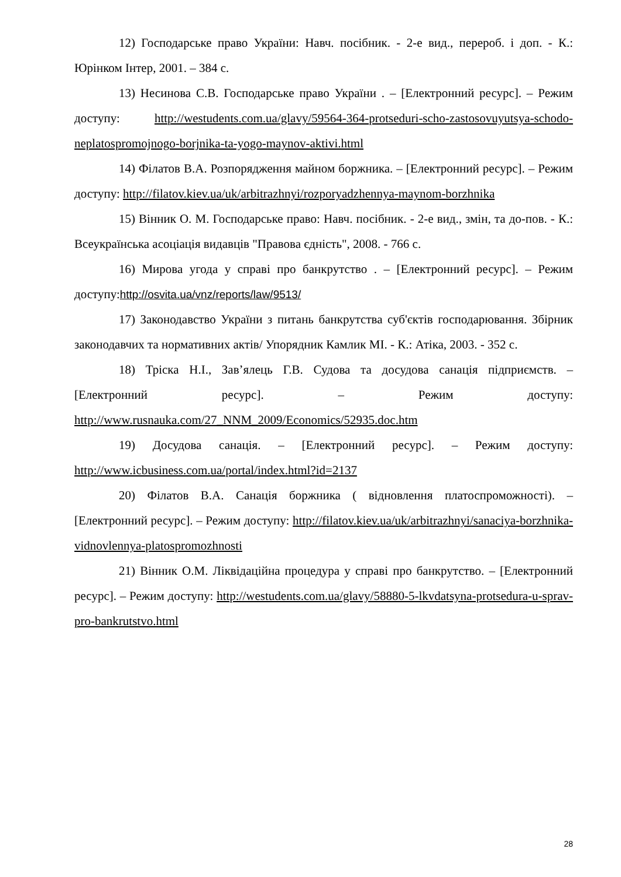12) Господарське право України: Навч. посібник. - 2-е вид., перероб. і доп. - К.: Юрінком Інтер, 2001. – 384 с.
13) Несинова С.В. Господарське право України . – [Електронний ресурс]. – Режим доступу: http://westudents.com.ua/glavy/59564-364-protseduri-scho-zastosovuyutsya-schodo-neplatospromojnogo-borjnika-ta-yogo-maynov-aktivi.html
14) Філатов В.А. Розпорядження майном боржника. – [Електронний ресурс]. – Режим доступу: http://filatov.kiev.ua/uk/arbitrazhnyi/rozporyadzhennya-maynom-borzhnika
15) Вінник О. М. Господарське право: Навч. посібник. - 2-е вид., змін, та до-пов. - К.: Всеукраїнська асоціація видавців "Правова єдність", 2008. - 766 с.
16) Мирова угода у справі про банкрутство . – [Електронний ресурс]. – Режим доступу:http://osvita.ua/vnz/reports/law/9513/
17) Законодавство України з питань банкрутства суб'єктів господарювання. Збірник законодавчих та нормативних актів/ Упорядник Камлик МІ. - К.: Атіка, 2003. - 352 с.
18) Тріска Н.І., Зав’ялець Г.В. Судова та досудова санація підприємств. – [Електронний ресурс]. – Режим доступу: http://www.rusnauka.com/27_NNM_2009/Economics/52935.doc.htm
19) Досудова санація. – [Електронний ресурс]. – Режим доступу: http://www.icbusiness.com.ua/portal/index.html?id=2137
20) Філатов В.А. Санація боржника ( відновлення платоспроможності). – [Електронний ресурс]. – Режим доступу: http://filatov.kiev.ua/uk/arbitrazhnyi/sanaciya-borzhnika-vidnovlennya-platospromozhnosti
21) Вінник О.М. Ліквідаційна процедура у справі про банкрутство. – [Електронний ресурс]. – Режим доступу: http://westudents.com.ua/glavy/58880-5-lkvdatsyna-protsedura-u-sprav-pro-bankrutstvo.html
28